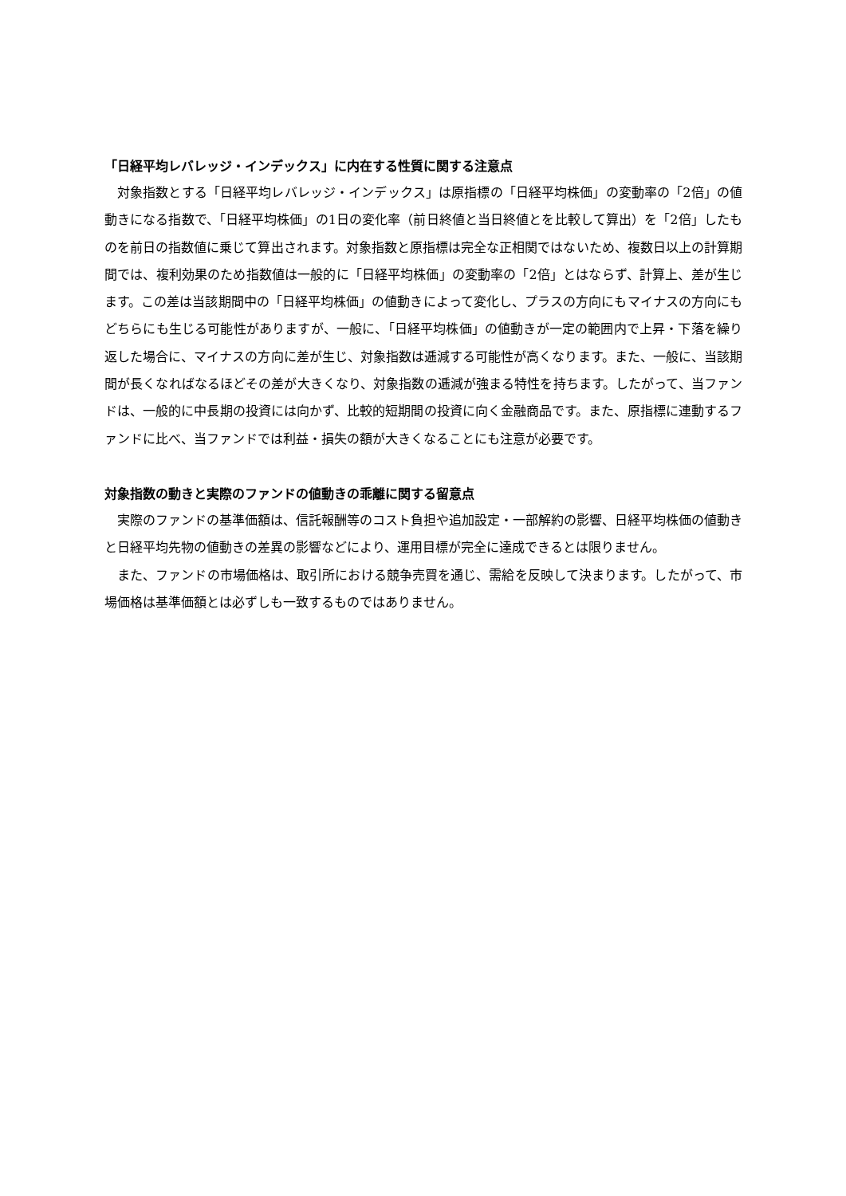「日経平均レバレッジ・インデックス」に内在する性質に関する注意点
対象指数とする「日経平均レバレッジ・インデックス」は原指標の「日経平均株価」の変動率の「2倍」の値動きになる指数で、「日経平均株価」の1日の変化率（前日終値と当日終値とを比較して算出）を「2倍」したものを前日の指数値に乗じて算出されます。対象指数と原指標は完全な正相関ではないため、複数日以上の計算期間では、複利効果のため指数値は一般的に「日経平均株価」の変動率の「2倍」とはならず、計算上、差が生じます。この差は当該期間中の「日経平均株価」の値動きによって変化し、プラスの方向にもマイナスの方向にもどちらにも生じる可能性がありますが、一般に、「日経平均株価」の値動きが一定の範囲内で上昇・下落を繰り返した場合に、マイナスの方向に差が生じ、対象指数は逓減する可能性が高くなります。また、一般に、当該期間が長くなればなるほどその差が大きくなり、対象指数の逓減が強まる特性を持ちます。したがって、当ファンドは、一般的に中長期の投資には向かず、比較的短期間の投資に向く金融商品です。また、原指標に連動するファンドに比べ、当ファンドでは利益・損失の額が大きくなることにも注意が必要です。
対象指数の動きと実際のファンドの値動きの乖離に関する留意点
実際のファンドの基準価額は、信託報酬等のコスト負担や追加設定・一部解約の影響、日経平均株価の値動きと日経平均先物の値動きの差異の影響などにより、運用目標が完全に達成できるとは限りません。
また、ファンドの市場価格は、取引所における競争売買を通じ、需給を反映して決まります。したがって、市場価格は基準価額とは必ずしも一致するものではありません。